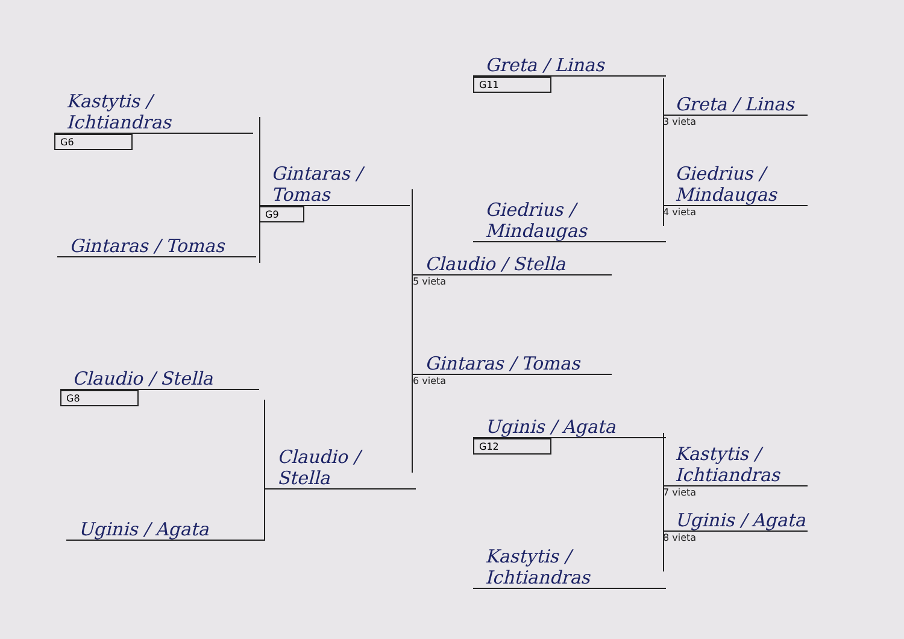Kastytis / Ichtiandras
G6
Gintaras / Tomas
Gintaras / Tomas
G9
Claudio / Stella
G8
Claudio / Stella
Uginis / Agata
Claudio / Stella
5 vieta
Gintaras / Tomas
6 vieta
Greta / Linas
G11
Giedrius / Mindaugas
Greta / Linas
3 vieta
Giedrius / Mindaugas
4 vieta
Uginis / Agata
G12
Kastytis / Ichtiandras
Kastytis / Ichtiandras
7 vieta
Uginis / Agata
8 vieta